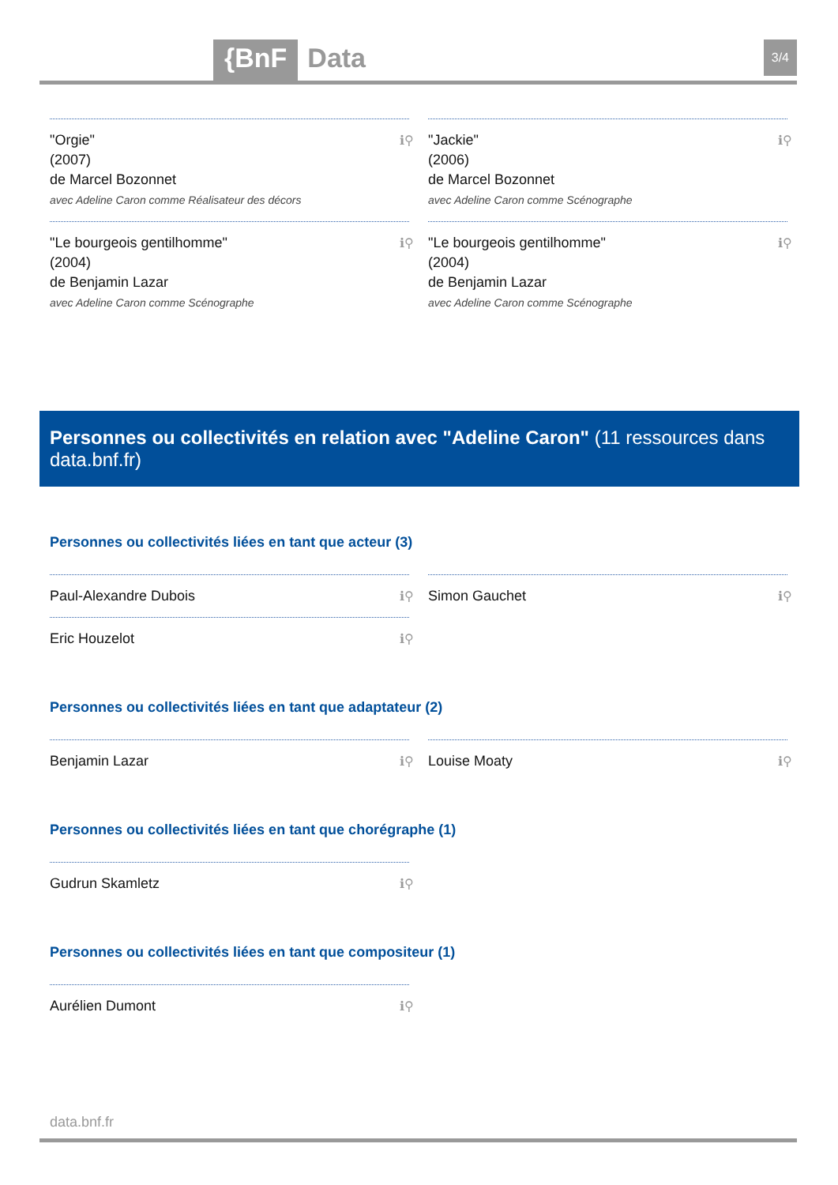{BnF Data 3/4
"Orgie"
(2007)
de Marcel Bozonnet
avec Adeline Caron comme Réalisateur des décors
ℹ⚲
"Jackie"
(2006)
de Marcel Bozonnet
avec Adeline Caron comme Scénographe
ℹ⚲
"Le bourgeois gentilhomme"
(2004)
de Benjamin Lazar
avec Adeline Caron comme Scénographe
ℹ⚲
"Le bourgeois gentilhomme"
(2004)
de Benjamin Lazar
avec Adeline Caron comme Scénographe
ℹ⚲
Personnes ou collectivités en relation avec "Adeline Caron" (11 ressources dans data.bnf.fr)
Personnes ou collectivités liées en tant que acteur (3)
Paul-Alexandre Dubois ℹ⚲
Simon Gauchet ℹ⚲
Eric Houzelot ℹ⚲
Personnes ou collectivités liées en tant que adaptateur (2)
Benjamin Lazar ℹ⚲
Louise Moaty ℹ⚲
Personnes ou collectivités liées en tant que chorégraphe (1)
Gudrun Skamletz ℹ⚲
Personnes ou collectivités liées en tant que compositeur (1)
Aurélien Dumont ℹ⚲
data.bnf.fr